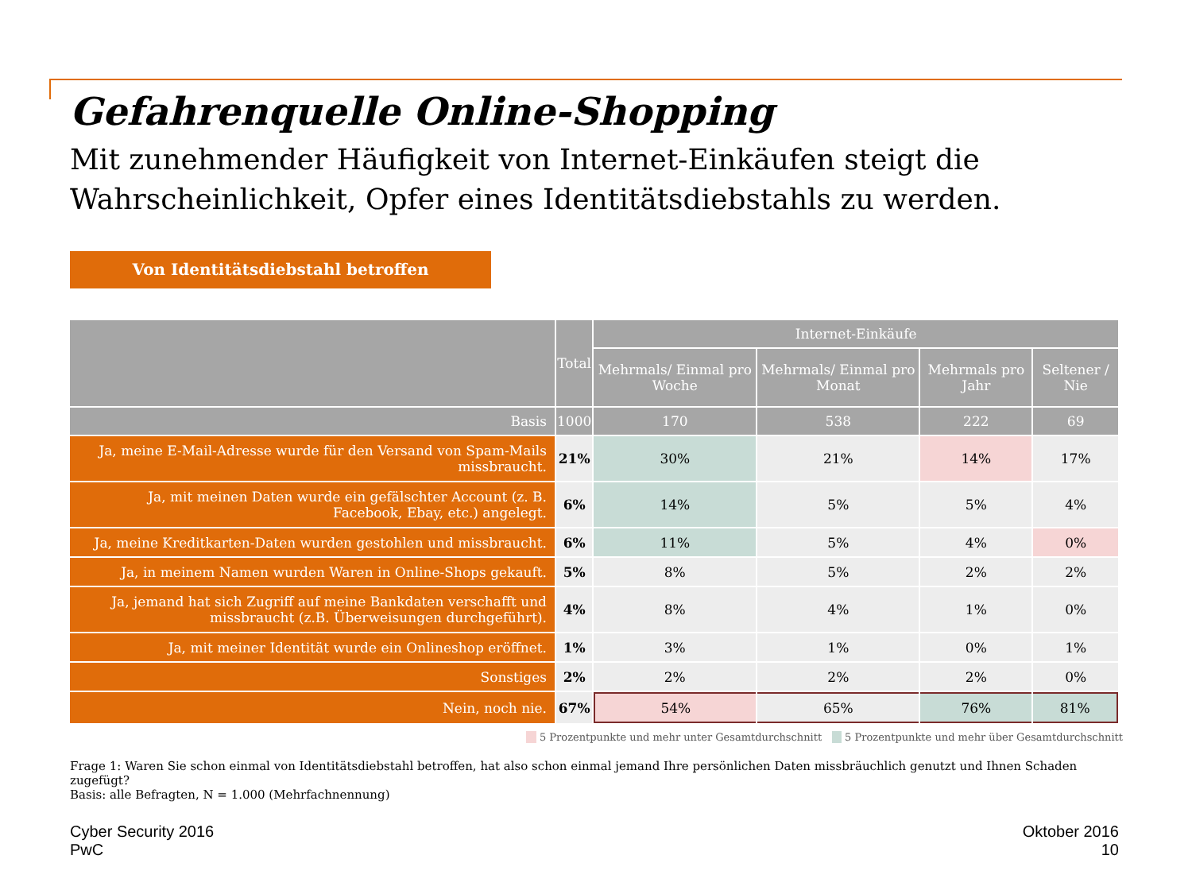Gefahrenquelle Online-Shopping
Mit zunehmender Häufigkeit von Internet-Einkäufen steigt die Wahrscheinlichkeit, Opfer eines Identitätsdiebstahls zu werden.
Von Identitätsdiebstahl betroffen
| | Total | Internet-Einkäufe | | | |
| --- | --- | --- | --- | --- | --- |
| | | Mehrmals/ Einmal pro Woche | Mehrmals/ Einmal pro Monat | Mehrmals pro Jahr | Seltener / Nie |
| Basis | 1000 | 170 | 538 | 222 | 69 |
| Ja, meine E-Mail-Adresse wurde für den Versand von Spam-Mails missbraucht. | 21% | 30% | 21% | 14% | 17% |
| Ja, mit meinen Daten wurde ein gefälschter Account (z. B. Facebook, Ebay, etc.) angelegt. | 6% | 14% | 5% | 5% | 4% |
| Ja, meine Kreditkarten-Daten wurden gestohlen und missbraucht. | 6% | 11% | 5% | 4% | 0% |
| Ja, in meinem Namen wurden Waren in Online-Shops gekauft. | 5% | 8% | 5% | 2% | 2% |
| Ja, jemand hat sich Zugriff auf meine Bankdaten verschafft und missbraucht (z.B. Überweisungen durchgeführt). | 4% | 8% | 4% | 1% | 0% |
| Ja, mit meiner Identität wurde ein Onlineshop eröffnet. | 1% | 3% | 1% | 0% | 1% |
| Sonstiges | 2% | 2% | 2% | 2% | 0% |
| Nein, noch nie. | 67% | 54% | 65% | 76% | 81% |
5 Prozentpunkte und mehr unter Gesamtdurchschnitt 5 Prozentpunkte und mehr über Gesamtdurchschnitt
Frage 1: Waren Sie schon einmal von Identitätsdiebstahl betroffen, hat also schon einmal jemand Ihre persönlichen Daten missbräuchlich genutzt und Ihnen Schaden zugefügt?
Basis: alle Befragten, N = 1.000 (Mehrfachnennung)
Cyber Security 2016
PwC
Oktober 2016
10